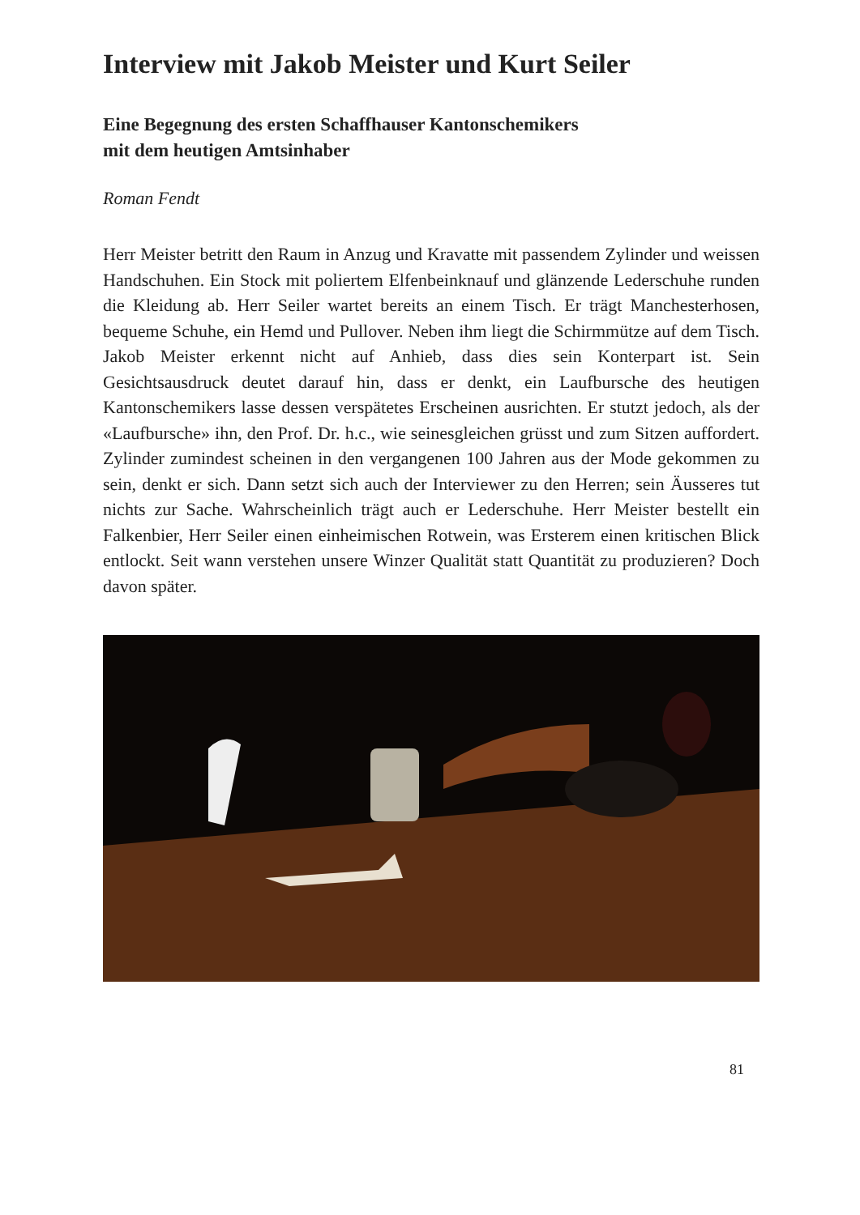Interview mit Jakob Meister und Kurt Seiler
Eine Begegnung des ersten Schaffhauser Kantonschemikers
mit dem heutigen Amtsinhaber
Roman Fendt
Herr Meister betritt den Raum in Anzug und Kravatte mit passendem Zylinder und weissen Handschuhen. Ein Stock mit poliertem Elfenbeinknauf und glänzende Lederschuhe runden die Kleidung ab. Herr Seiler wartet bereits an einem Tisch. Er trägt Manchesterhosen, bequeme Schuhe, ein Hemd und Pullover. Neben ihm liegt die Schirmmütze auf dem Tisch. Jakob Meister erkennt nicht auf Anhieb, dass dies sein Konterpart ist. Sein Gesichtsausdruck deutet darauf hin, dass er denkt, ein Laufbursche des heutigen Kantonschemikers lasse dessen verspätetes Erscheinen ausrichten. Er stutzt jedoch, als der «Laufbursche» ihn, den Prof. Dr. h.c., wie seinesgleichen grüsst und zum Sitzen auffordert. Zylinder zumindest scheinen in den vergangenen 100 Jahren aus der Mode gekommen zu sein, denkt er sich. Dann setzt sich auch der Interviewer zu den Herren; sein Äusseres tut nichts zur Sache. Wahrscheinlich trägt auch er Lederschuhe. Herr Meister bestellt ein Falkenbier, Herr Seiler einen einheimischen Rotwein, was Ersterem einen kritischen Blick entlockt. Seit wann verstehen unsere Winzer Qualität statt Quantität zu produzieren? Doch davon später.
81